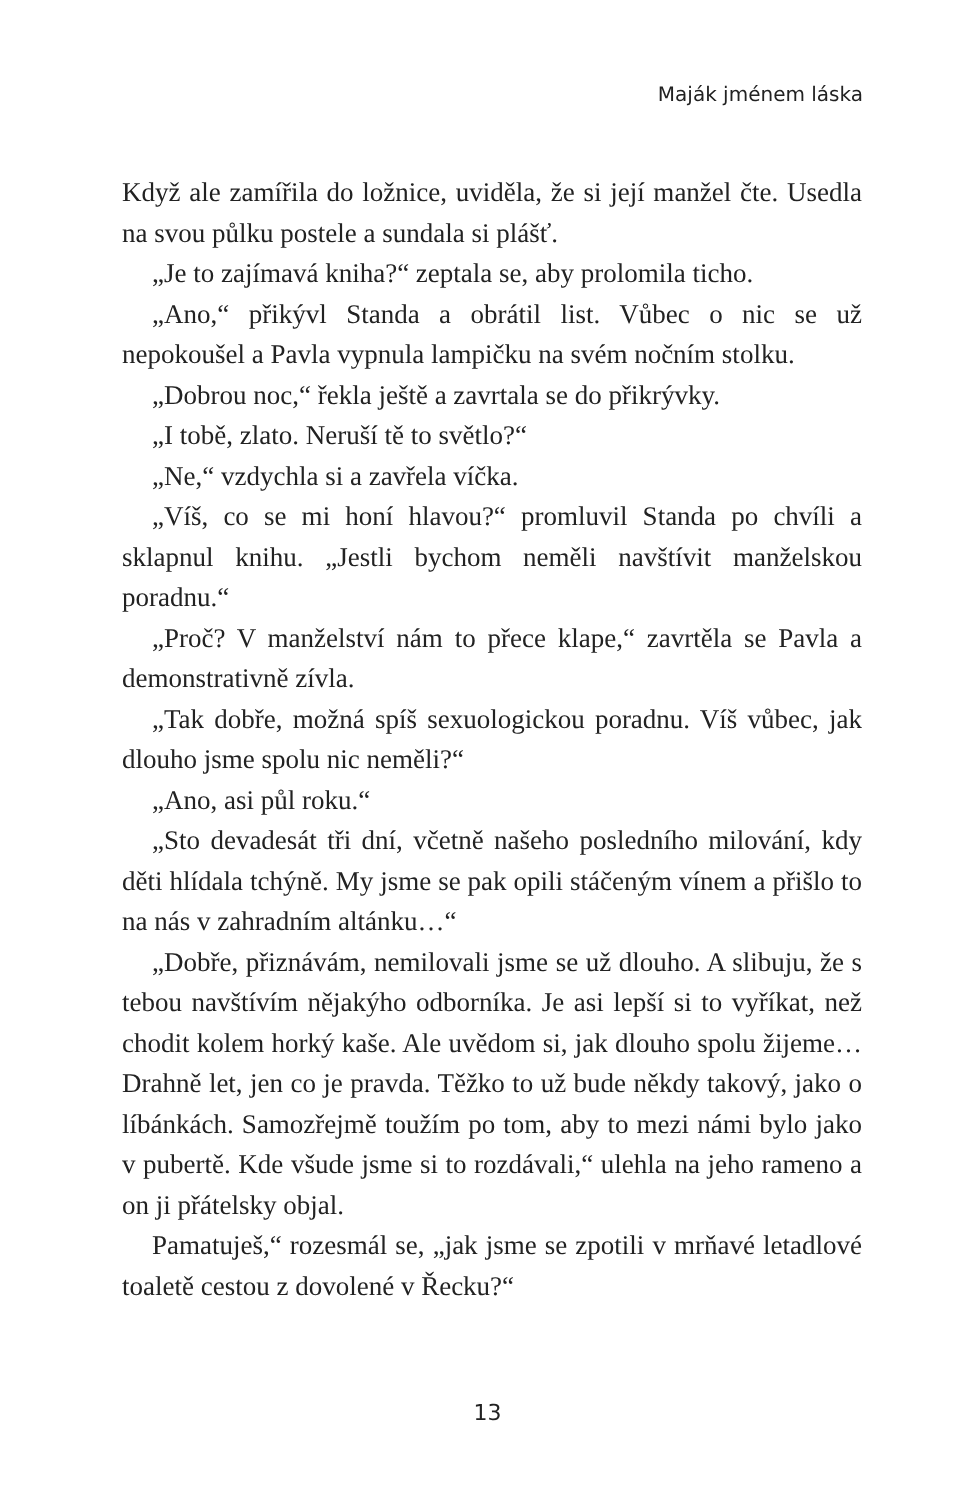Maják jménem láska
Když ale zamířila do ložnice, uviděla, že si její manžel čte. Usedla na svou půlku postele a sundala si plášť.
„Je to zajímavá kniha?“ zeptala se, aby prolomila ticho.
„Ano,“ přikývl Standa a obrátil list. Vůbec o nic se už nepokoušel a Pavla vypnula lampičku na svém nočním stolku.
„Dobrou noc,“ řekla ještě a zavrtala se do přikrývky.
„I tobě, zlato. Neruší tě to světlo?“
„Ne,“ vzdychla si a zavřela víčka.
„Víš, co se mi honí hlavou?“ promluvil Standa po chvíli a sklapnul knihu. „Jestli bychom neměli navštívit manželskou poradnu.“
„Proč? V manželství nám to přece klape,“ zavrtěla se Pavla a demonstrativně zívla.
„Tak dobře, možná spíš sexuologickou poradnu. Víš vůbec, jak dlouho jsme spolu nic neměli?“
„Ano, asi půl roku.“
„Sto devadesát tři dní, včetně našeho posledního milování, kdy děti hlídala tchýně. My jsme se pak opili stáčeným vínem a přišlo to na nás v zahradním altánku…“
„Dobře, přiznávám, nemilovali jsme se už dlouho. A slibuju, že s tebou navštívím nějakýho odborníka. Je asi lepší si to vyříkat, než chodit kolem horký kaše. Ale uvědom si, jak dlouho spolu žijeme… Drahně let, jen co je pravda. Těžko to už bude někdy takový, jako o líbánkách. Samozřejmě toužím po tom, aby to mezi námi bylo jako v pubertě. Kde všude jsme si to rozdávali,“ ulehla na jeho rameno a on ji přátelsky objal.
Pamatuješ,“ rozesmál se, „jak jsme se zpotili v mrňavé letadlové toaletě cestou z dovolené v Řecku?“
13